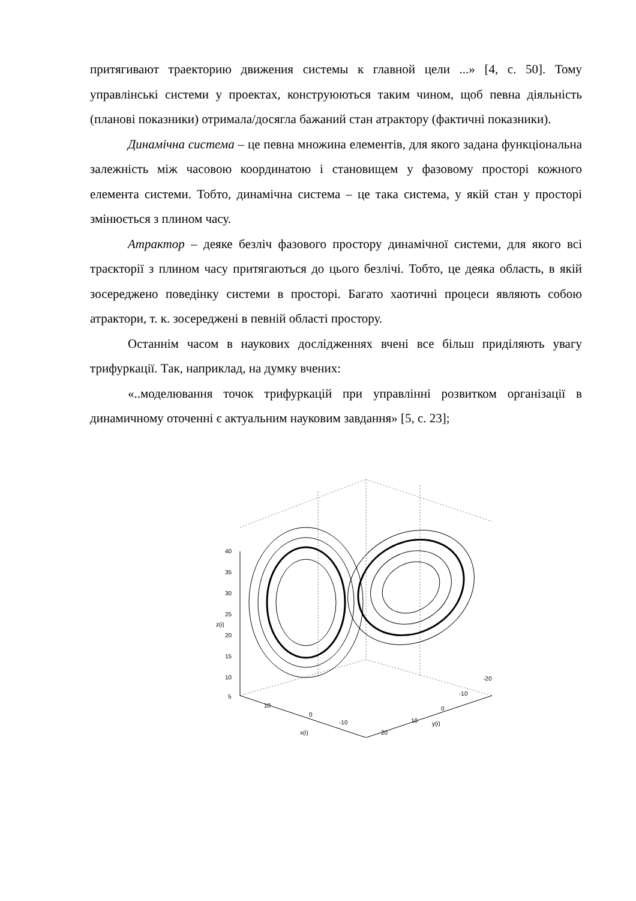притягивают траекторию движения системы к главной цели ...» [4, с. 50]. Тому управлінські системи у проектах, конструюються таким чином, щоб певна діяльність (планові показники) отримала/досягла бажаний стан атрактору (фактичні показники).
Динамічна система – це певна множина елементів, для якого задана функціональна залежність між часовою координатою і становищем у фазовому просторі кожного елемента системи. Тобто, динамічна система – це така система, у якій стан у просторі змінюється з плином часу.
Атрактор – деяке безліч фазового простору динамічної системи, для якого всі траєкторії з плином часу притягаються до цього безлічі. Тобто, це деяка область, в якій зосереджено поведінку системи в просторі. Багато хаотичні процеси являють собою атрактори, т. к. зосереджені в певній області простору.
Останнім часом в наукових дослідженнях вчені все більш приділяють увагу трифуркації. Так, наприклад, на думку вчених:
«..моделювання точок трифуркацій при управлінні розвитком організації в динамичному оточенні є актуальним науковим завдання» [5, с. 23];
40
35
30
25
20
15
10
5
z(i)
10
0
-10
x(i)
-20
-10
0
10
y(i)
20